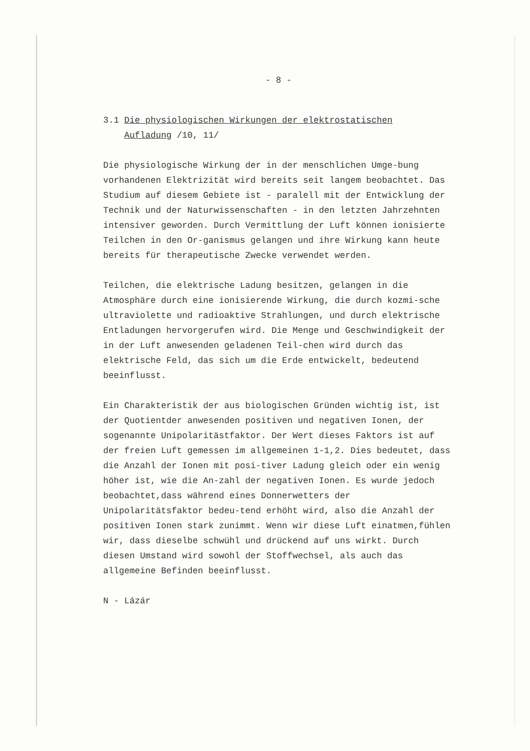- 8 -
3.1 Die physiologischen Wirkungen der elektrostatischen
Aufladung /10, 11/
Die physiologische Wirkung der in der menschlichen Umge-bung vorhandenen Elektrizität wird bereits seit langem beobachtet. Das Studium auf diesem Gebiete ist - paralell mit der Entwicklung der Technik und der Naturwissenschaften - in den letzten Jahrzehnten intensiver geworden. Durch Vermittlung der Luft können ionisierte Teilchen in den Or-ganismus gelangen und ihre Wirkung kann heute bereits für therapeutische Zwecke verwendet werden.
Teilchen, die elektrische Ladung besitzen, gelangen in die Atmosphäre durch eine ionisierende Wirkung, die durch kozmi-sche ultraviolette und radioaktive Strahlungen, und durch elektrische Entladungen hervorgerufen wird. Die Menge und Geschwindigkeit der in der Luft anwesenden geladenen Teil-chen wird durch das elektrische Feld, das sich um die Erde entwickelt, bedeutend beeinflusst.
Ein Charakteristik der aus biologischen Gründen wichtig ist, ist der Quotientder anwesenden positiven und negativen Ionen, der sogenannte Unipolaritästfaktor. Der Wert dieses Faktors ist auf der freien Luft gemessen im allgemeinen 1-1,2. Dies bedeutet, dass die Anzahl der Ionen mit posi-tiver Ladung gleich oder ein wenig höher ist, wie die An-zahl der negativen Ionen. Es wurde jedoch beobachtet,dass während eines Donnerwetters der Unipolaritätsfaktor bedeu-tend erhöht wird, also die Anzahl der positiven Ionen stark zunimmt. Wenn wir diese Luft einatmen,fühlen wir, dass dieselbe schwühl und drückend auf uns wirkt. Durch diesen Umstand wird sowohl der Stoffwechsel, als auch das allgemeine Befinden beeinflusst.
N - Lázár